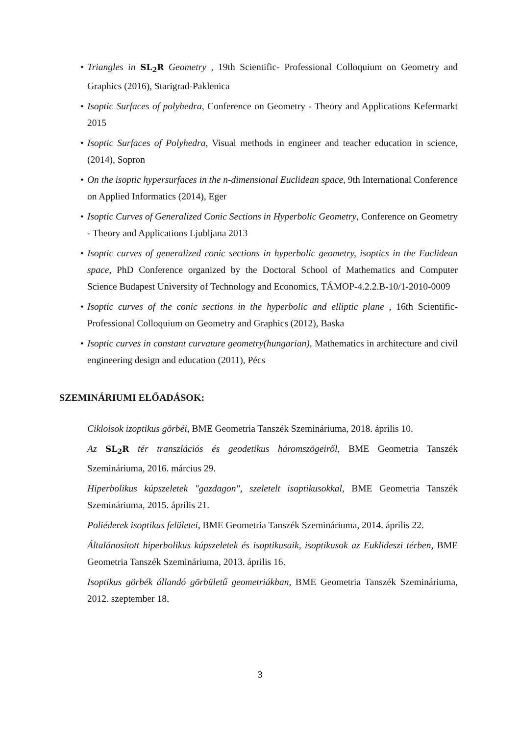• Triangles in SL<sub>2</sub>R Geometry , 19th Scientific- Professional Colloquium on Geometry and Graphics (2016), Starigrad-Paklenica
• Isoptic Surfaces of polyhedra, Conference on Geometry - Theory and Applications Kefermarkt 2015
• Isoptic Surfaces of Polyhedra, Visual methods in engineer and teacher education in science, (2014), Sopron
• On the isoptic hypersurfaces in the n-dimensional Euclidean space, 9th International Conference on Applied Informatics (2014), Eger
• Isoptic Curves of Generalized Conic Sections in Hyperbolic Geometry, Conference on Geometry - Theory and Applications Ljubljana 2013
• Isoptic curves of generalized conic sections in hyperbolic geometry, isoptics in the Euclidean space, PhD Conference organized by the Doctoral School of Mathematics and Computer Science Budapest University of Technology and Economics, TÁMOP-4.2.2.B-10/1-2010-0009
• Isoptic curves of the conic sections in the hyperbolic and elliptic plane , 16th Scientific-Professional Colloquium on Geometry and Graphics (2012), Baska
• Isoptic curves in constant curvature geometry(hungarian), Mathematics in architecture and civil engineering design and education (2011), Pécs
SZEMINÁRIUMI ELŐADÁSOK:
Cikloisok izoptikus görbéi, BME Geometria Tanszék Szemináriuma, 2018. április 10.
Az SL<sub>2</sub>R tér transzlációs és geodetikus háromszögeiről, BME Geometria Tanszék Szemináriuma, 2016. március 29.
Hiperbolikus kúpszeletek "gazdagon", szeletelt isoptikusokkal, BME Geometria Tanszék Szemináriuma, 2015. április 21.
Poliéderek isoptikus felületei, BME Geometria Tanszék Szemináriuma, 2014. április 22.
Általánosított hiperbolikus kúpszeletek és isoptikusaik, isoptikusok az Euklideszi térben, BME Geometria Tanszék Szemináriuma, 2013. április 16.
Isoptikus görbék állandó görbületű geometriákban, BME Geometria Tanszék Szemináriuma, 2012. szeptember 18.
3